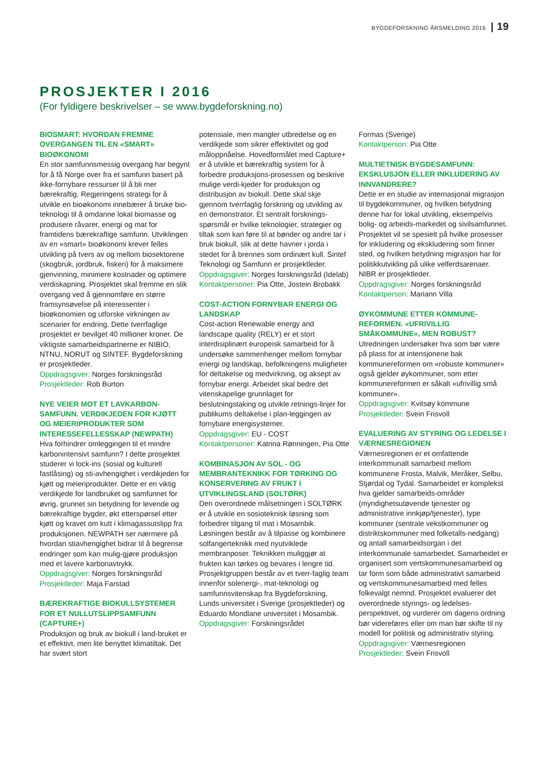BYGDEFORSKNING ÅRSMELDING 2016 | 19
PROSJEKTER I 2016
(For fyldigere beskrivelser – se www.bygdeforskning.no)
BIOSMART: HVORDAN FREMME OVERGANGEN TIL EN «SMART» BIOØKONOMI
En stor samfunnsmessig overgang har begynt for å få Norge over fra et samfunn basert på ikke-fornybare ressurser til å bli mer bærekraftig. Regjeringens strategi for å utvikle en bioøkonomi innebærer å bruke bio-teknologi til å omdanne lokal biomasse og produsere råvarer, energi og mat for framtidens bærekraftige samfunn. Utviklingen av en «smart» bioøkonomi krever felles utvikling på tvers av og mellom biosektorene (skogbruk, jordbruk, fiskeri) for å maksimere gjenvinning, minimere kostnader og optimere verdiskapning. Prosjektet skal fremme en slik overgang ved å gjennomføre en større framsynsøvelse på interessenter i bioøkonomien og utforske virkningen av scenarier for endring. Dette tverrfaglige prosjektet er bevilget 40 millioner kroner. De viktigste samarbeidspartnerne er NIBIO, NTNU, NORUT og SINTEF. Bygdeforskning er prosjektleder.
Oppdragsgiver: Norges forskningsråd
Prosjektleder: Rob Burton
NYE VEIER MOT ET LAVKARBON-SAMFUNN. VERDIKJEDEN FOR KJØTT OG MEIERIPRODUKTER SOM INTERESSEFELLESSKAP (NEWPATH)
Hva forhindrer omleggingen til et mindre karbonintensivt samfunn? I dette prosjektet studerer vi lock-ins (sosial og kulturell fastlåsing) og sti-avhengighet i verdikjeden for kjøtt og meieriprodukter. Dette er en viktig verdikjede for landbruket og samfunnet for øvrig, grunnet sin betydning for levende og bærekraftige bygder, økt etterspørsel etter kjøtt og kravet om kutt i klimagassutslipp fra produksjonen. NEWPATH ser nærmere på hvordan stiavhengighet bidrar til å begrense endringer som kan mulig-gjøre produksjon med et lavere karbonavtrykk.
Oppdragsgiver: Norges forskningsråd
Prosjektleder: Maja Farstad
BÆREKRAFTIGE BIOKULLSYSTEMER FOR ET NULLUTSLIPPSAMFUNN (CAPTURE+)
Produksjon og bruk av biokull i land-bruket er et effektivt, men lite benyttet klimatiltak. Det har svært stort
potensiale, men mangler utbredelse og en verdikjede som sikrer effektivitet og god måloppnåelse. Hovedformålet med Capture+ er å utvikle et bærekraftig system for å forbedre produksjons-prosessen og beskrive mulige verdi-kjeder for produksjon og distribusjon av biokull. Dette skal skje gjennom tverrfaglig forskning og utvikling av en demonstrator. Et sentralt forsknings-spørsmål er hvilke teknologier, strategier og tiltak som kan føre til at bønder og andre tar i bruk biokull, slik at dette havner i jorda i stedet for å brennes som ordinært kull. Sintef Teknologi og Samfunn er prosjektleder.
Oppdragsgiver: Norges forskningsråd (Idelab)
Kontaktpersoner: Pia Otte, Jostein Brobakk
COST-ACTION FORNYBAR ENERGI OG LANDSKAP
Cost-action Renewable energy and landscape quality (RELY) er et stort interdisiplinært europeisk samarbeid for å undersøke sammenhenger mellom fornybar energi og landskap, befolkningens muligheter for deltakelse og medvirkning, og aksept av fornybar energi. Arbeidet skal bedre det vitenskapelige grunnlaget for beslutningstaking og utvikle retnings-linjer for publikums deltakelse i plan-leggingen av fornybare energisystemer.
Oppdragsgiver: EU - COST
Kontaktpersoner: Katrina Rønningen, Pia Otte
KOMBINASJON AV SOL - OG MEMBRANTEKNIKK FOR TØRKING OG KONSERVERING AV FRUKT I UTVIKLINGSLAND (SOLTØRK)
Den overordnede målsetningen i SOLTØRK er å utvikle en sosioteknisk løsning som forbedrer tilgang til mat i Mosambik. Løsningen består av å tilpasse og kombinere solfangerteknikk med nyutviklede membranposer. Teknikken muliggjør at frukten kan tørkes og bevares i lengre tid. Prosjektgruppen består av et tverr-faglig team innenfor solenergi-, mat-teknologi og samfunnsvitenskap fra Bygdeforskning, Lunds universitet i Sverige (prosjektleder) og Eduardo Mondlane universitet i Mosambik.
Oppdragsgiver: Forskningsrådet
Formas (Sverige)
Kontaktperson: Pia Otte
MULTIETNISK BYGDESAMFUNN: EKSKLUSJON ELLER INKLUDERING AV INNVANDRERE?
Dette er en studie av internasjonal migrasjon til bygdekommuner, og hvilken betydning denne har for lokal utvikling, eksempelvis bolig- og arbeids-markedet og sivilsamfunnet. Prosjektet vil se spesielt på hvilke prosesser for inkludering og ekskludering som finner sted, og hvilken betydning migrasjon har for politikkutvikling på ulike velferdsarenaer. NIBR er prosjektleder.
Oppdragsgiver: Norges forskningsråd
Kontaktperson: Mariann Villa
ØYKOMMUNE ETTER KOMMUNE-REFORMEN. «UFRIVILLIG SMÅKOMMUNE», MEN ROBUST?
Utredningen undersøker hva som bør være på plass for at intensjonene bak kommunereformen om «robuste kommuner» også gjelder øykommuner, som etter kommunereformen er såkalt «ufrivillig små kommuner».
Oppdragsgiver: Kvitsøy kommune
Prosjektleder: Svein Frisvoll
EVALUERING AV STYRING OG LEDELSE I VÆRNESREGIONEN
Værnesregionen er et omfattende interkommunalt samarbeid mellom kommunene Frosta, Malvik, Meråker, Selbu, Stjørdal og Tydal. Samarbeidet er komplekst hva gjelder samarbeids-områder (myndighetsutøvende tjenester og administrative innkjøp/tjenester), type kommuner (sentrale vekstkommuner og distriktskommuner med folketalls-nedgang) og antall samarbeidsorgan i det interkommunale samarbeidet. Samarbeidet er organisert som vertskommunesamarbeid og tar form som både administrativt samarbeid og vertskommunesamarbeid med felles folkevalgt nemnd. Prosjektet evaluerer det overordnede styrings- og ledelses-perspektivet, og vurderer om dagens ordning bør videreføres eller om man bør skifte til ny modell for politisk og administrativ styring.
Oppdragsgiver: Værnesregionen
Prosjektleder: Svein Frisvoll